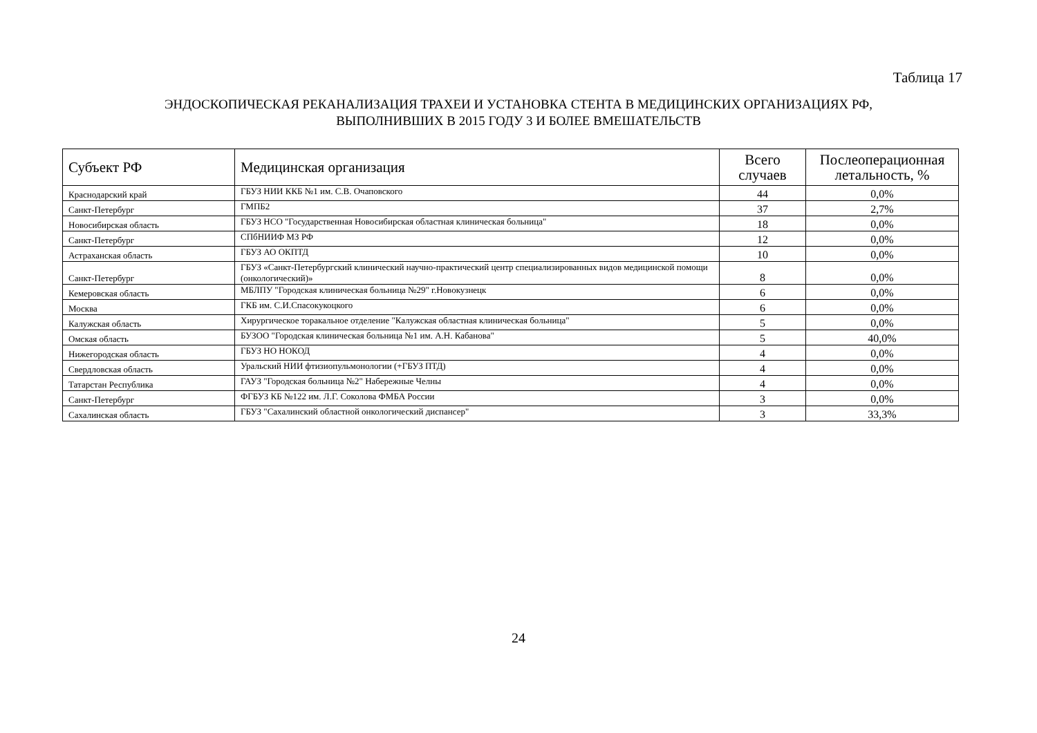Таблица 17
ЭНДОСКОПИЧЕСКАЯ РЕКАНАЛИЗАЦИЯ ТРАХЕИ И УСТАНОВКА СТЕНТА В МЕДИЦИНСКИХ ОРГАНИЗАЦИЯХ РФ,
ВЫПОЛНИВШИХ В 2015 ГОДУ 3 И БОЛЕЕ ВМЕШАТЕЛЬСТВ
| Субъект РФ | Медицинская организация | Всего случаев | Послеоперационная летальность, % |
| --- | --- | --- | --- |
| Краснодарский край | ГБУЗ НИИ ККБ №1 им. С.В. Очаповского | 44 | 0,0% |
| Санкт-Петербург | ГМПБ2 | 37 | 2,7% |
| Новосибирская область | ГБУЗ НСО "Государственная Новосибирская областная клиническая больница" | 18 | 0,0% |
| Санкт-Петербург | СПбНИИФ МЗ РФ | 12 | 0,0% |
| Астраханская область | ГБУЗ АО ОКПТД | 10 | 0,0% |
| Санкт-Петербург | ГБУЗ «Санкт-Петербургский клинический научно-практический центр специализированных видов медицинской помощи (онкологический)» | 8 | 0,0% |
| Кемеровская область | МБЛПУ "Городская клиническая больница №29" г.Новокузнецк | 6 | 0,0% |
| Москва | ГКБ им. С.И.Спасокукоцкого | 6 | 0,0% |
| Калужская область | Хирургическое торакальное отделение "Калужская областная клиническая больница" | 5 | 0,0% |
| Омская область | БУЗОО "Городская клиническая больница №1 им. А.Н. Кабанова" | 5 | 40,0% |
| Нижегородская область | ГБУЗ НО НОКОД | 4 | 0,0% |
| Свердловская область | Уральский НИИ фтизиопульмонологии (+ГБУЗ ПТД) | 4 | 0,0% |
| Татарстан Республика | ГАУЗ "Городская больница №2" Набережные Челны | 4 | 0,0% |
| Санкт-Петербург | ФГБУЗ КБ №122 им. Л.Г. Соколова ФМБА России | 3 | 0,0% |
| Сахалинская область | ГБУЗ "Сахалинский областной онкологический диспансер" | 3 | 33,3% |
24